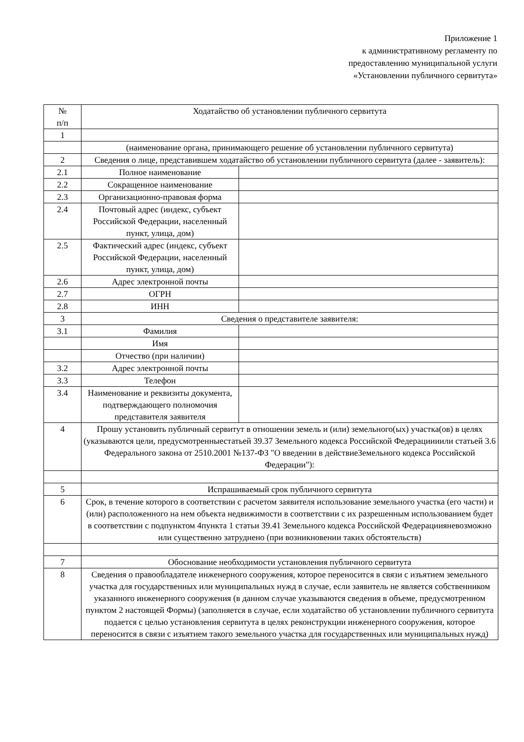Приложение 1
к административному регламенту по
предоставлению муниципальной услуги
«Установлении публичного сервитута»
| № п/п | Ходатайство об установлении публичного сервитута | |
| 1 | | |
| | (наименование органа, принимающего решение об установлении публичного сервитута) | |
| 2 | Сведения о лице, представившем ходатайство об установлении публичного сервитута (далее - заявитель): | |
| 2.1 | Полное наименование | |
| 2.2 | Сокращенное наименование | |
| 2.3 | Организационно-правовая форма | |
| 2.4 | Почтовый адрес (индекс, субъект Российской Федерации, населенный пункт, улица, дом) | |
| 2.5 | Фактический адрес (индекс, субъект Российской Федерации, населенный пункт, улица, дом) | |
| 2.6 | Адрес электронной почты | |
| 2.7 | ОГРН | |
| 2.8 | ИНН | |
| 3 | Сведения о представителе заявителя: | |
| 3.1 | Фамилия | |
| | Имя | |
| | Отчество (при наличии) | |
| 3.2 | Адрес электронной почты | |
| 3.3 | Телефон | |
| 3.4 | Наименование и реквизиты документа, подтверждающего полномочия представителя заявителя | |
| 4 | Прошу установить публичный сервитут в отношении земель и (или) земельного(ых) участка(ов) в целях (указываются цели, предусмотренныестатьей 39.37 Земельного кодекса Российской Федерациииили статьей 3.6 Федерального закона от 2510.2001 №137-ФЗ "О введении в действиеЗемельного кодекса Российской Федерации"): | |
| 5 | Испрашиваемый срок публичного сервитута | |
| 6 | Срок, в течение которого в соответствии с расчетом заявителя использование земельного участка (его части) и (или) расположенного на нем объекта недвижимости в соответствии с их разрешенным использованием будет в соответствии с подпунктом 4пункта 1 статьи 39.41 Земельного кодекса Российской Федерациияневозможно или существенно затруднено (при возникновении таких обстоятельств) | |
| 7 | Обоснование необходимости установления публичного сервитута | |
| 8 | Сведения о правообладателе инженерного сооружения, которое переносится в связи с изъятием земельного участка для государственных или муниципальных нужд в случае, если заявитель не является собственником указанного инженерного сооружения (в данном случае указываются сведения в объеме, предусмотренном пунктом 2 настоящей Формы) (заполняется в случае, если ходатайство об установлении публичного сервитута подается с целью установления сервитута в целях реконструкции инженерного сооружения, которое переносится в связи с изъятием такого земельного участка для государственных или муниципальных нужд) | |